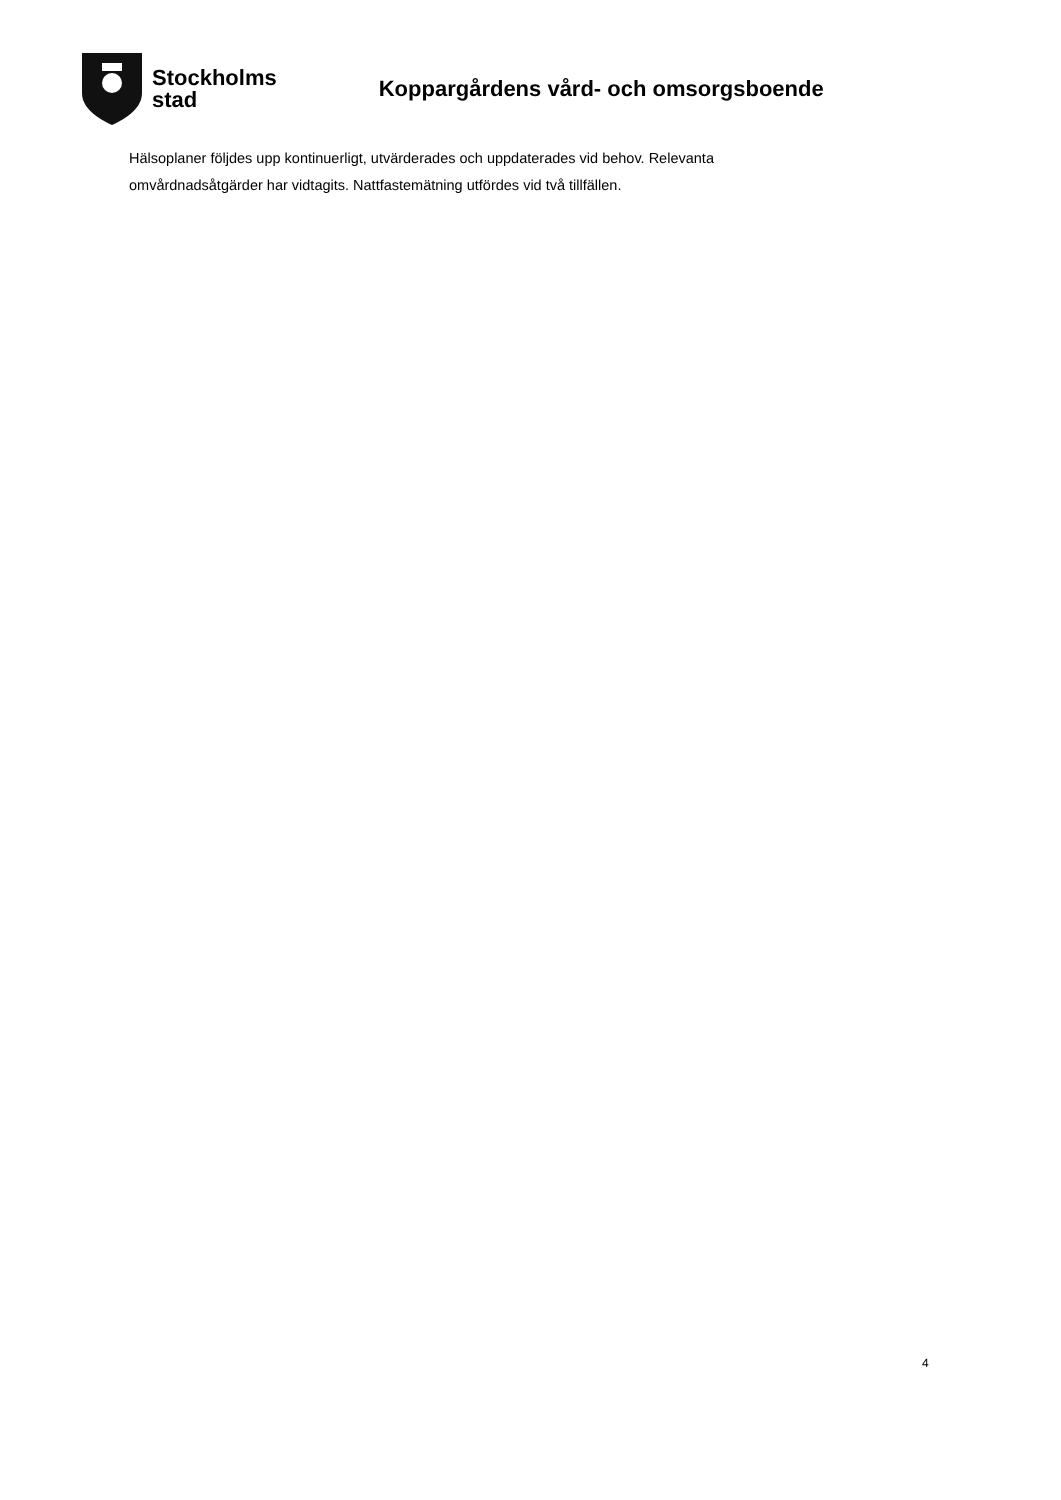Stockholms
stad
Koppargårdens vård- och omsorgsboende
Hälsoplaner följdes upp kontinuerligt, utvärderades och uppdaterades vid behov. Relevanta omvårdnadsåtgärder har vidtagits. Nattfastemätning utfördes vid två tillfällen.
4